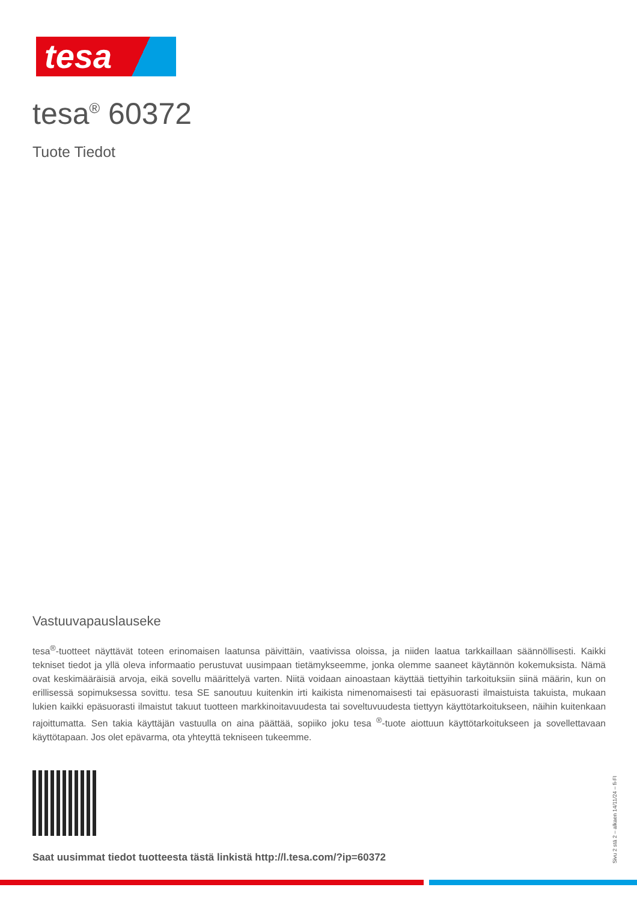tesa
tesa<sup>®</sup> 60372
Tuote Tiedot
Vastuuvapauslauseke
tesa<sup>®</sup>-tuotteet näyttävät toteen erinomaisen laatunsa päivittäin, vaativissa oloissa, ja niiden laatua tarkkaillaan säännöllisesti. Kaikki tekniset tiedot ja yllä oleva informaatio perustuvat uusimpaan tietämykseemme, jonka olemme saaneet käytännön kokemuksista. Nämä ovat keskimääräisiä arvoja, eikä sovellu määrittelyä varten. Niitä voidaan ainoastaan käyttää tiettyihin tarkoituksiin siinä määrin, kun on erillisessä sopimuksessa sovittu. tesa SE sanoutuu kuitenkin irti kaikista nimenomaisesti tai epäsuorasti ilmaistuista takuista, mukaan lukien kaikki epäsuorasti ilmaistut takuut tuotteen markkinoitavuudesta tai soveltuvuudesta tiettyyn käyttötarkoitukseen, näihin kuitenkaan rajoittumatta. Sen takia käyttäjän vastuulla on aina päättää, sopiiko joku tesa <sup>®</sup>-tuote aiottuun käyttötarkoitukseen ja sovellettavaan käyttötapaan. Jos olet epävarma, ota yhteyttä tekniseen tukeemme.
Saat uusimmat tiedot tuotteesta tästä linkistä http://l.tesa.com/?ip=60372
Sivu 2 stä 2 – alkaen 14/11/24 – fi-FI